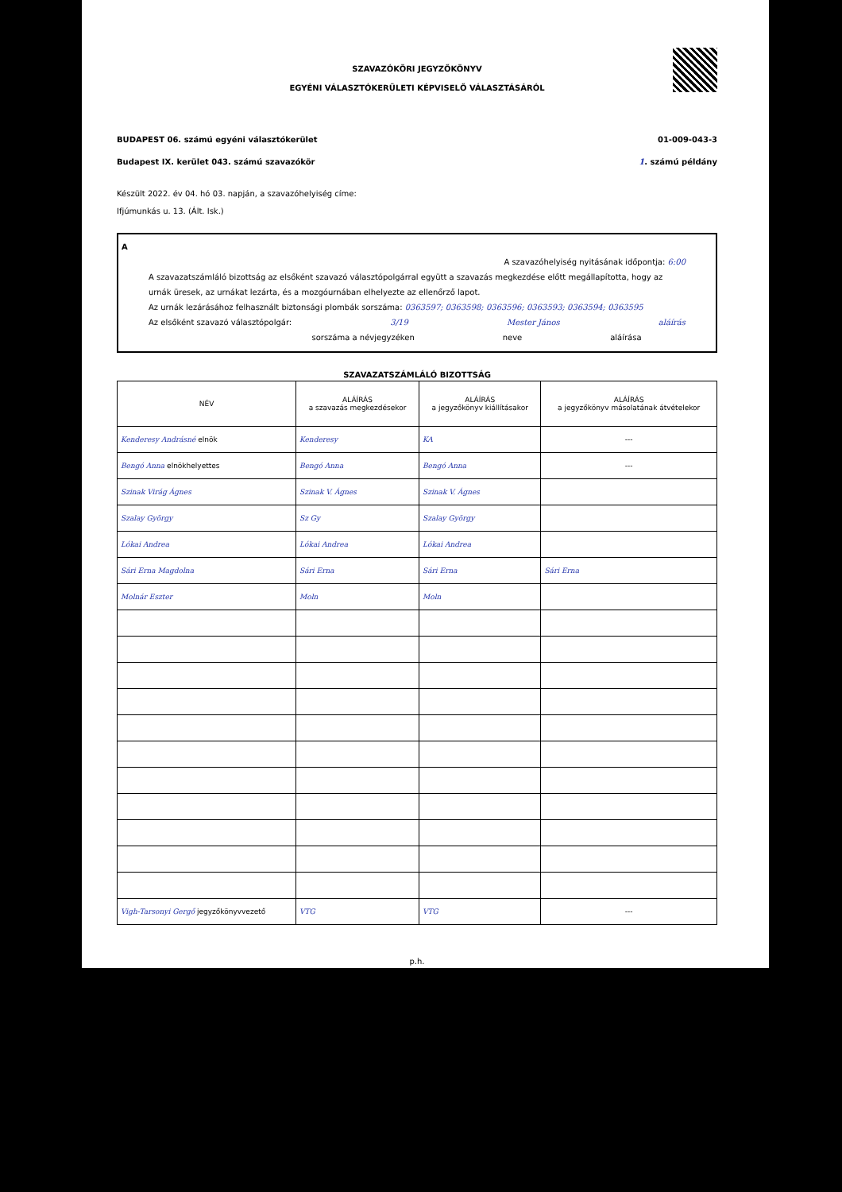SZAVAZÓKÖRI JEGYZŐKÖNYV
EGYÉNI VÁLASZTÓKERÜLETI KÉPVISELŐ VÁLASZTÁSÁRÓL
BUDAPEST 06. számú egyéni választókerület 01-009-043-3
Budapest IX. kerület 043. számú szavazókör 1. számú példány
Készült 2022. év 04. hó 03. napján, a szavazóhelyiség címe:
Ifjúmunkás u. 13. (Ált. Isk.)
A
A szavazóhelyiség nyitásának időpontja: 6:00
A szavazatszámláló bizottság az elsőként szavazó választópolgárral együtt a szavazás megkezdése előtt megállapította, hogy az urnák üresek, az urnákat lezárta, és a mozgóurnában elhelyezte az ellenőrző lapot.
Az urnák lezárásához felhasznált biztonsági plombák sorszáma: 0363597; 0363598; 0363596; 0363593; 0363594; 0363595
Az elsőként szavazó választópolgár: 3/19 Mester János aláírás
sorszáma a névjegyzéken neve aláírása
SZAVAZATSZÁMLÁLÓ BIZOTTSÁG
| NÉV | ALÁÍRÁS a szavazás megkezdésekor | ALÁÍRÁS a jegyzőkönyv kiállításakor | ALÁÍRÁS a jegyzőkönyv másolatának átvételekor |
| --- | --- | --- | --- |
| Kenderesy Andrásné elnök | Kenderesy | KA | --- |
| Bengó Anna elnökhelyettes | Bengó Anna | Bengó Anna | --- |
| Szinak Virág Ágnes | Szinak V. Ágnes | Szinak V. Ágnes | |
| Szalay György | Sz Gy | Szalay György | |
| Lókai Andrea | Lókai Andrea | Lókai Andrea | |
| Sári Erna Magdolna | Sári Erna | Sári Erna | Sári Erna |
| Molnár Eszter | Moln | Moln | |
| Vigh-Tarsonyi Gergő jegyzőkönyvvezető | VTG | VTG | --- |
p.h.